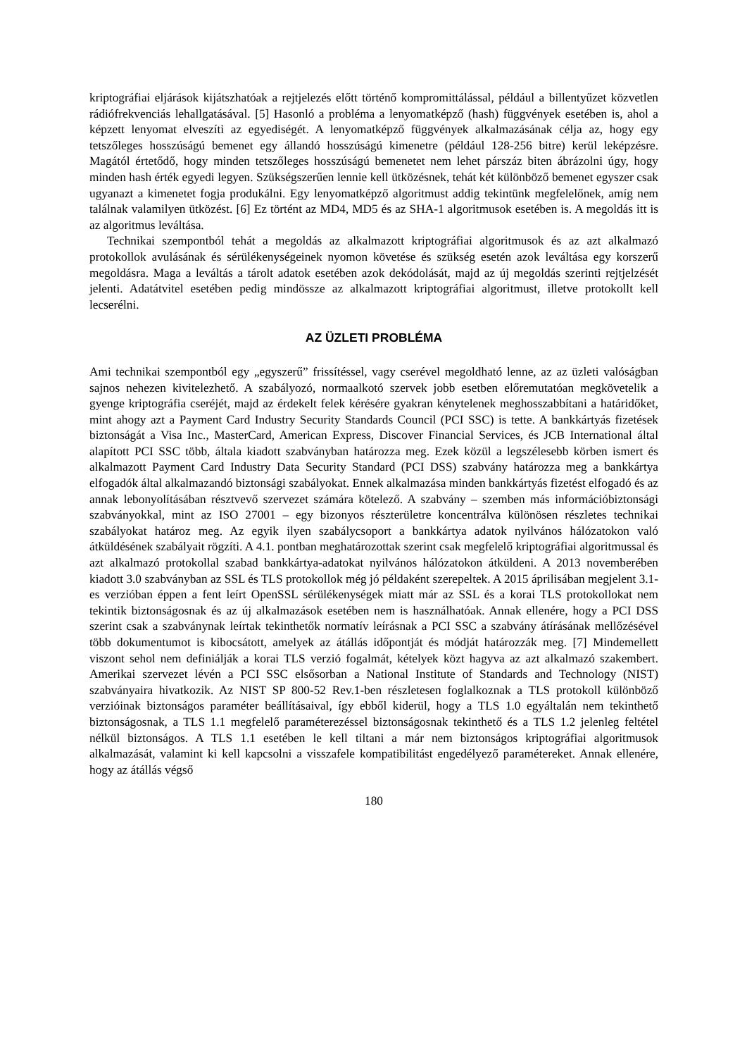kriptográfiai eljárások kijátszhatóak a rejtjelezés előtt történő kompromittálással, például a billentyűzet közvetlen rádiófrekvenciás lehallgatásával. [5] Hasonló a probléma a lenyomatképző (hash) függvények esetében is, ahol a képzett lenyomat elveszíti az egyediségét. A lenyomatképző függvények alkalmazásának célja az, hogy egy tetszőleges hosszúságú bemenet egy állandó hosszúságú kimenetre (például 128-256 bitre) kerül leképzésre. Magától értetődő, hogy minden tetszőleges hosszúságú bemenetet nem lehet párszáz biten ábrázolni úgy, hogy minden hash érték egyedi legyen. Szükségszerűen lennie kell ütközésnek, tehát két különböző bemenet egyszer csak ugyanazt a kimenetet fogja produkálni. Egy lenyomatképző algoritmust addig tekintünk megfelelőnek, amíg nem találnak valamilyen ütközést. [6] Ez történt az MD4, MD5 és az SHA-1 algoritmusok esetében is. A megoldás itt is az algoritmus leváltása.
Technikai szempontból tehát a megoldás az alkalmazott kriptográfiai algoritmusok és az azt alkalmazó protokollok avulásának és sérülékenységeinek nyomon követése és szükség esetén azok leváltása egy korszerű megoldásra. Maga a leváltás a tárolt adatok esetében azok dekódolását, majd az új megoldás szerinti rejtjelzését jelenti. Adatátvitel esetében pedig mindössze az alkalmazott kriptográfiai algoritmust, illetve protokollt kell lecserélni.
AZ ÜZLETI PROBLÉMA
Ami technikai szempontból egy „egyszerű” frissítéssel, vagy cserével megoldható lenne, az az üzleti valóságban sajnos nehezen kivitelezhető. A szabályozó, normaalkotó szervek jobb esetben előremutatóan megkövetelik a gyenge kriptográfia cseréjét, majd az érdekelt felek kérésére gyakran kénytelenek meghosszabbítani a határidőket, mint ahogy azt a Payment Card Industry Security Standards Council (PCI SSC) is tette. A bankkártyás fizetések biztonságát a Visa Inc., MasterCard, American Express, Discover Financial Services, és JCB International által alapított PCI SSC több, általa kiadott szabványban határozza meg. Ezek közül a legszélesebb körben ismert és alkalmazott Payment Card Industry Data Security Standard (PCI DSS) szabvány határozza meg a bankkártya elfogadók által alkalmazandó biztonsági szabályokat. Ennek alkalmazása minden bankkártyás fizetést elfogadó és az annak lebonyolításában résztvevő szervezet számára kötelező. A szabvány – szemben más információbiztonsági szabványokkal, mint az ISO 27001 – egy bizonyos részterületre koncentrálva különösen részletes technikai szabályokat határoz meg. Az egyik ilyen szabálycsoport a bankkártya adatok nyilvános hálózatokon való átküldésének szabályait rögzíti. A 4.1. pontban meghatározottak szerint csak megfelelő kriptográfiai algoritmussal és azt alkalmazó protokollal szabad bankkártya-adatokat nyilvános hálózatokon átküldeni. A 2013 novemberében kiadott 3.0 szabványban az SSL és TLS protokollok még jó példaként szerepeltek. A 2015 áprilisában megjelent 3.1-es verzióban éppen a fent leírt OpenSSL sérülékenységek miatt már az SSL és a korai TLS protokollokat nem tekintik biztonságosnak és az új alkalmazások esetében nem is használhatóak. Annak ellenére, hogy a PCI DSS szerint csak a szabványnak leírtak tekinthetők normatív leírásnak a PCI SSC a szabvány átírásának mellőzésével több dokumentumot is kibocsátott, amelyek az átállás időpontját és módját határozzák meg. [7] Mindemellett viszont sehol nem definiálják a korai TLS verzió fogalmát, kételyek közt hagyva az azt alkalmazó szakembert. Amerikai szervezet lévén a PCI SSC elsősorban a National Institute of Standards and Technology (NIST) szabványaira hivatkozik. Az NIST SP 800-52 Rev.1-ben részletesen foglalkoznak a TLS protokoll különböző verzióinak biztonságos paraméter beállításaival, így ebből kiderül, hogy a TLS 1.0 egyáltalán nem tekinthető biztonságosnak, a TLS 1.1 megfelelő paraméterezéssel biztonságosnak tekinthető és a TLS 1.2 jelenleg feltétel nélkül biztonságos. A TLS 1.1 esetében le kell tiltani a már nem biztonságos kriptográfiai algoritmusok alkalmazását, valamint ki kell kapcsolni a visszafele kompatibilitást engedélyező paramétereket. Annak ellenére, hogy az átállás végső
180